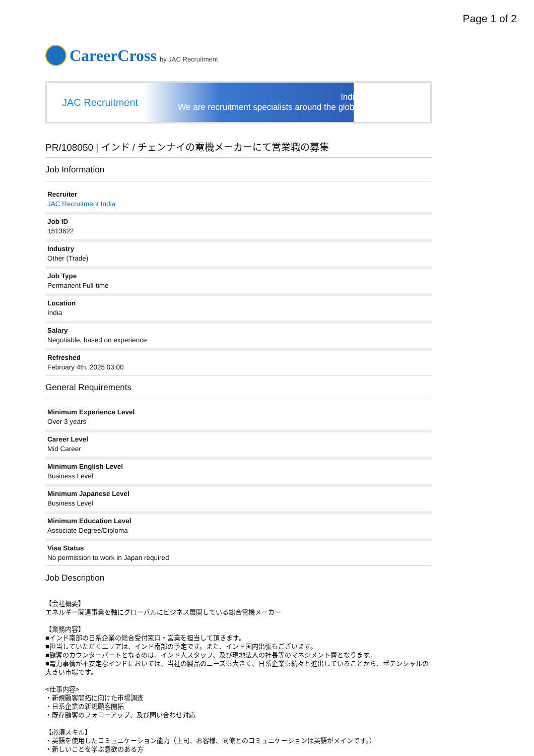Page 1 of 2
CareerCross by JAC Recruitment
JAC Recruitment
India
We are recruitment specialists around the globe
PR/108050 | インド / チェンナイの電機メーカーにて営業職の募集
Job Information
Recruiter
JAC Recruitment India
Job ID
1513622
Industry
Other (Trade)
Job Type
Permanent Full-time
Location
India
Salary
Negotiable, based on experience
Refreshed
February 4th, 2025 03:00
General Requirements
Minimum Experience Level
Over 3 years
Career Level
Mid Career
Minimum English Level
Business Level
Minimum Japanese Level
Business Level
Minimum Education Level
Associate Degree/Diploma
Visa Status
No permission to work in Japan required
Job Description
【会社概要】
エネルギー関連事業を軸にグローバルにビジネス展開している総合電機メーカー
【業務内容】
■インド南部の日系企業の総合受付窓口・営業を担当して頂きます。
■担当していただくエリアは、インド南部の予定です。また、インド国内出張もございます。
■顧客のカウンターパートとなるのは、インド人スタッフ、及び現地法人の社長等のマネジメント層となります。
■電力事情が不安定なインドにおいては、当社の製品のニーズも大きく、日系企業も続々と進出していることから、ポテンシャルの大きい市場です。
<仕事内容>
・新規顧客開拓に向けた市場調査
・日系企業の新規顧客開拓
・既存顧客のフォローアップ、及び問い合わせ対応
【必須スキル】
・英語を使用したコミュニケーション能力（上司、お客様、同僚とのコミュニケーションは英語がメインです。）
・新しいことを学ぶ意欲のある方